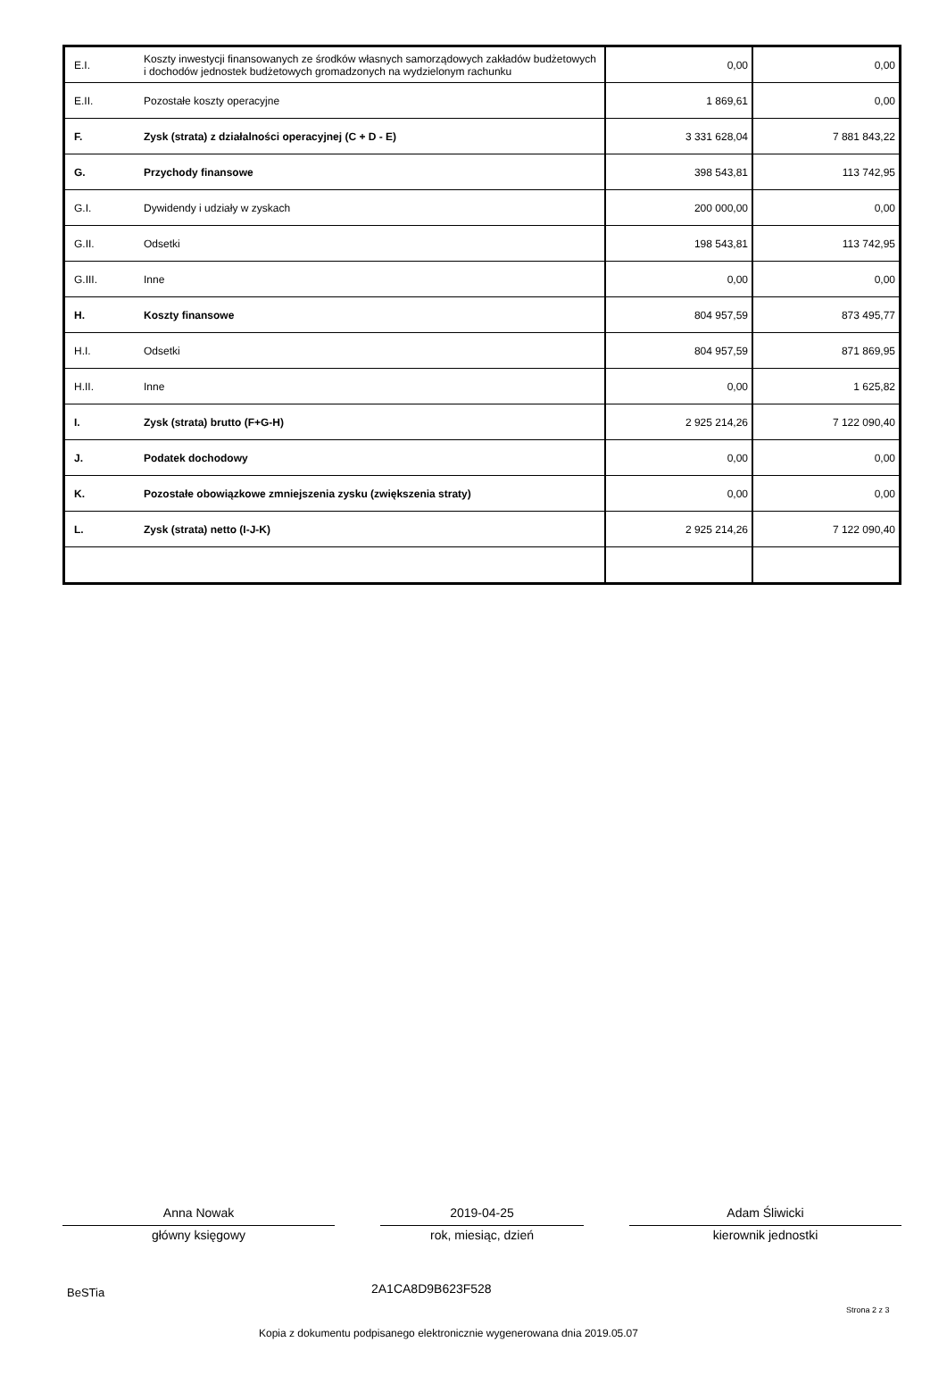| E.I. | Koszty inwestycji finansowanych ze środków własnych samorządowych zakładów budżetowych i dochodów jednostek budżetowych gromadzonych na wydzielonym rachunku | 0,00 | 0,00 |
| E.II. | Pozostałe koszty operacyjne | 1 869,61 | 0,00 |
| F. | Zysk (strata) z działalności operacyjnej (C + D - E) | 3 331 628,04 | 7 881 843,22 |
| G. | Przychody finansowe | 398 543,81 | 113 742,95 |
| G.I. | Dywidendy i udziały w zyskach | 200 000,00 | 0,00 |
| G.II. | Odsetki | 198 543,81 | 113 742,95 |
| G.III. | Inne | 0,00 | 0,00 |
| H. | Koszty finansowe | 804 957,59 | 873 495,77 |
| H.I. | Odsetki | 804 957,59 | 871 869,95 |
| H.II. | Inne | 0,00 | 1 625,82 |
| I. | Zysk (strata) brutto (F+G-H) | 2 925 214,26 | 7 122 090,40 |
| J. | Podatek dochodowy | 0,00 | 0,00 |
| K. | Pozostałe obowiązkowe zmniejszenia zysku (zwiększenia straty) | 0,00 | 0,00 |
| L. | Zysk (strata) netto (I-J-K) | 2 925 214,26 | 7 122 090,40 |
Anna Nowak 2019-04-25 Adam Śliwicki
główny księgowy rok, miesiąc, dzień kierownik jednostki
BeSTia 2A1CA8D9B623F528
Strona 2 z 3
Kopia z dokumentu podpisanego elektronicznie wygenerowana dnia 2019.05.07